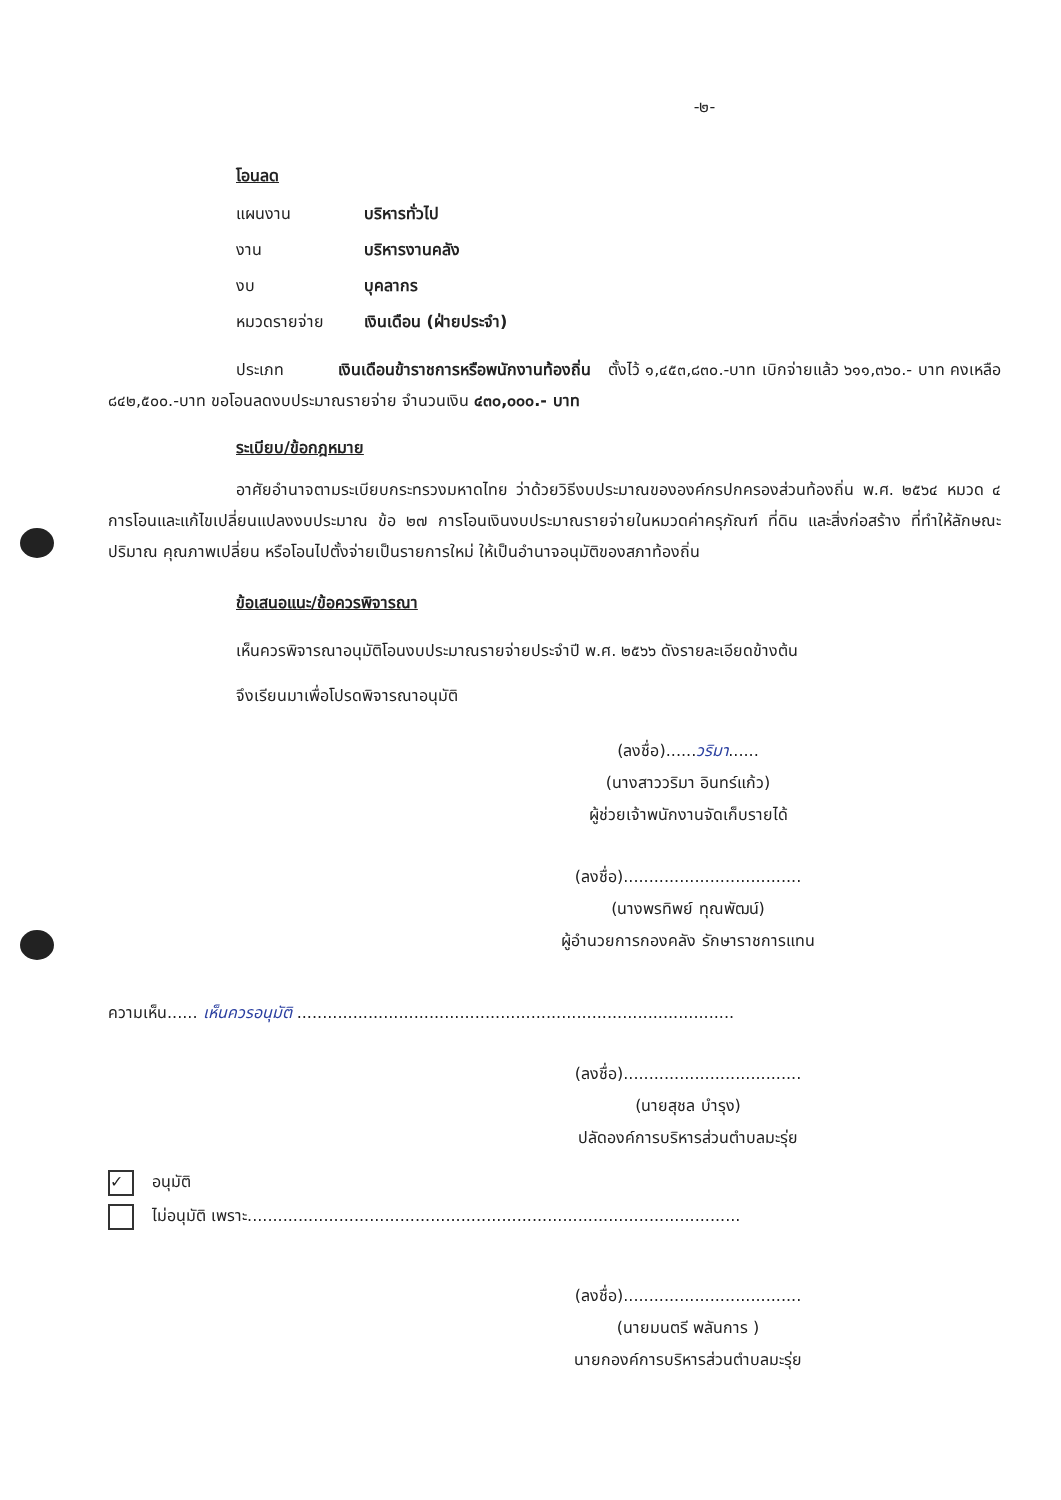-๒-
โอนลด
แผนงาน บริหารทั่วไป
งาน บริหารงานคลัง
งบ บุคลากร
หมวดรายจ่าย เงินเดือน (ฝ่ายประจำ)
ประเภท เงินเดือนข้าราชการหรือพนักงานท้องถิ่น ตั้งไว้ ๑,๔๕๓,๘๓๐.-บาท เบิกจ่ายแล้ว ๖๑๑,๓๖๐.- บาท คงเหลือ ๘๔๒,๕๐๐.-บาท ขอโอนลดงบประมาณรายจ่าย จำนวนเงิน ๔๓๐,๐๐๐.- บาท
ระเบียบ/ข้อกฎหมาย
อาศัยอำนาจตามระเบียบกระทรวงมหาดไทย ว่าด้วยวิธีงบประมาณขององค์กรปกครองส่วนท้องถิ่น พ.ศ. ๒๕๖๔ หมวด ๔ การโอนและแก้ไขเปลี่ยนแปลงงบประมาณ ข้อ ๒๗ การโอนเงินงบประมาณรายจ่ายในหมวดค่าครุภัณฑ์ ที่ดิน และสิ่งก่อสร้าง ที่ทำให้ลักษณะ ปริมาณ คุณภาพเปลี่ยน หรือโอนไปตั้งจ่ายเป็นรายการใหม่ ให้เป็นอำนาจอนุมัติของสภาท้องถิ่น
ข้อเสนอแนะ/ข้อควรพิจารณา
เห็นควรพิจารณาอนุมัติโอนงบประมาณรายจ่ายประจำปี พ.ศ. ๒๕๖๖ ดังรายละเอียดข้างต้น
จึงเรียนมาเพื่อโปรดพิจารณาอนุมัติ
(ลงชื่อ)......วริมา......
(นางสาววริมา อินทร์แก้ว)
ผู้ช่วยเจ้าพนักงานจัดเก็บรายได้
(ลงชื่อ)...................................
(นางพรทิพย์ ทุณพัฒน์)
ผู้อำนวยการกองคลัง รักษาราชการแทน
ความเห็น...... เห็นควรอนุมัติ ......................................................................................
(ลงชื่อ)...................................
(นายสุชล บำรุง)
ปลัดองค์การบริหารส่วนตำบลมะรุ่ย
✓ อนุมัติ
ไม่อนุมัติ เพราะ.................................................................................................
(ลงชื่อ)...................................
(นายมนตรี พลันการ )
นายกองค์การบริหารส่วนตำบลมะรุ่ย